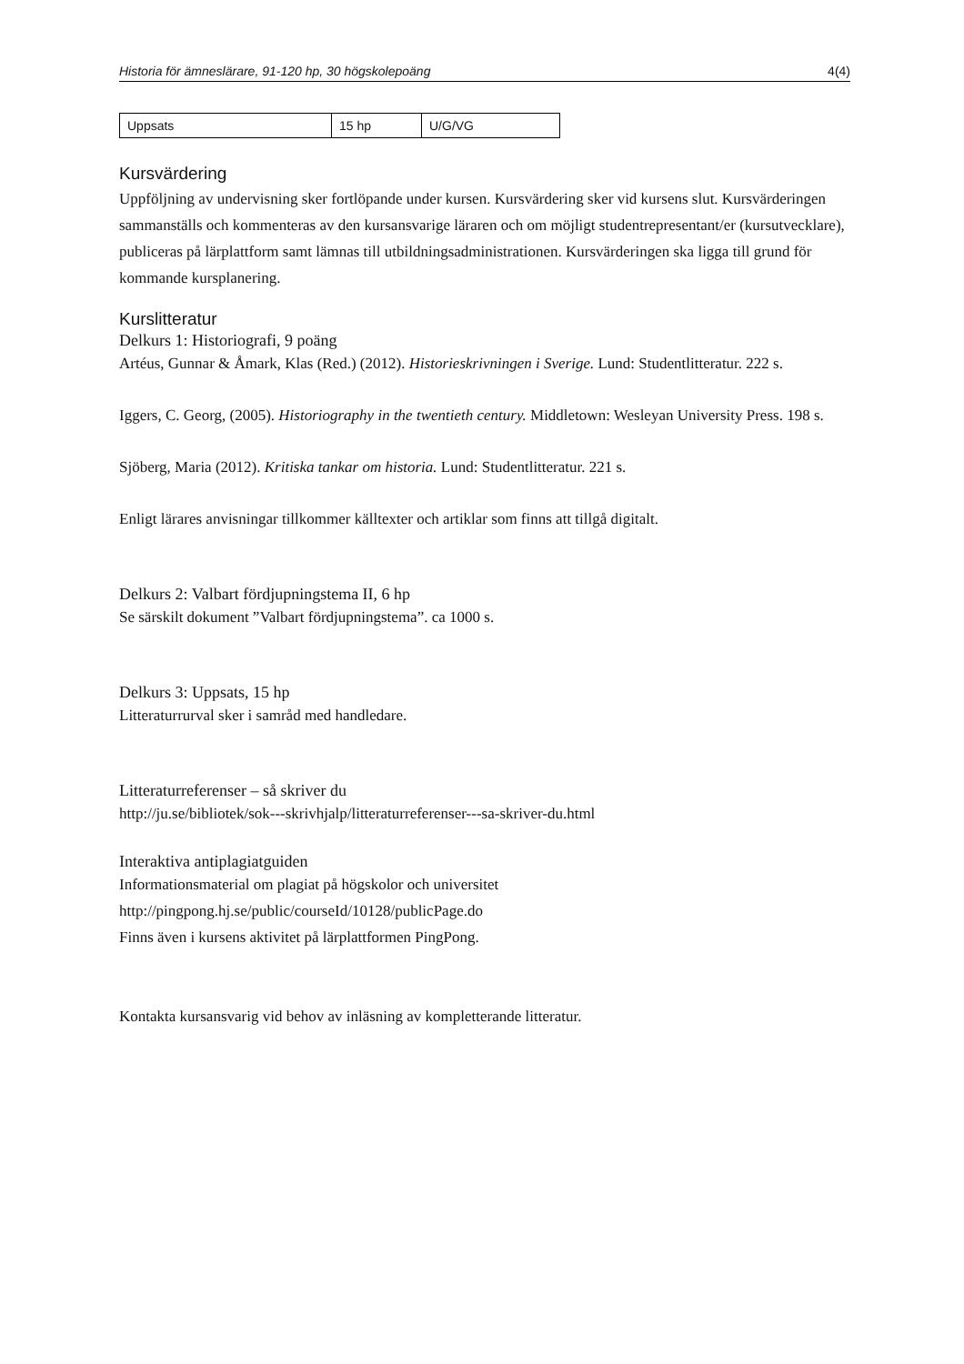Historia för ämneslärare, 91-120 hp, 30 högskolepoäng 4(4)
| Uppsats | 15 hp | U/G/VG |
Kursvärdering
Uppföljning av undervisning sker fortlöpande under kursen. Kursvärdering sker vid kursens slut. Kursvärderingen sammanställs och kommenteras av den kursansvarige läraren och om möjligt studentrepresentant/er (kursutvecklare), publiceras på lärplattform samt lämnas till utbildningsadministrationen. Kursvärderingen ska ligga till grund för kommande kursplanering.
Kurslitteratur
Delkurs 1: Historiografi, 9 poäng
Artéus, Gunnar & Åmark, Klas (Red.) (2012). Historieskrivningen i Sverige. Lund: Studentlitteratur. 222 s.
Iggers, C. Georg, (2005). Historiography in the twentieth century. Middletown: Wesleyan University Press. 198 s.
Sjöberg, Maria (2012). Kritiska tankar om historia. Lund: Studentlitteratur. 221 s.
Enligt lärares anvisningar tillkommer källtexter och artiklar som finns att tillgå digitalt.
Delkurs 2: Valbart fördjupningstema II, 6 hp
Se särskilt dokument ”Valbart fördjupningstema”. ca 1000 s.
Delkurs 3: Uppsats, 15 hp
Litteraturrurval sker i samråd med handledare.
Litteraturreferenser – så skriver du
http://ju.se/bibliotek/sok---skrivhjalp/litteraturreferenser---sa-skriver-du.html
Interaktiva antiplagiatguiden
Informationsmaterial om plagiat på högskolor och universitet
http://pingpong.hj.se/public/courseId/10128/publicPage.do
Finns även i kursens aktivitet på lärplattformen PingPong.
Kontakta kursansvarig vid behov av inläsning av kompletterande litteratur.